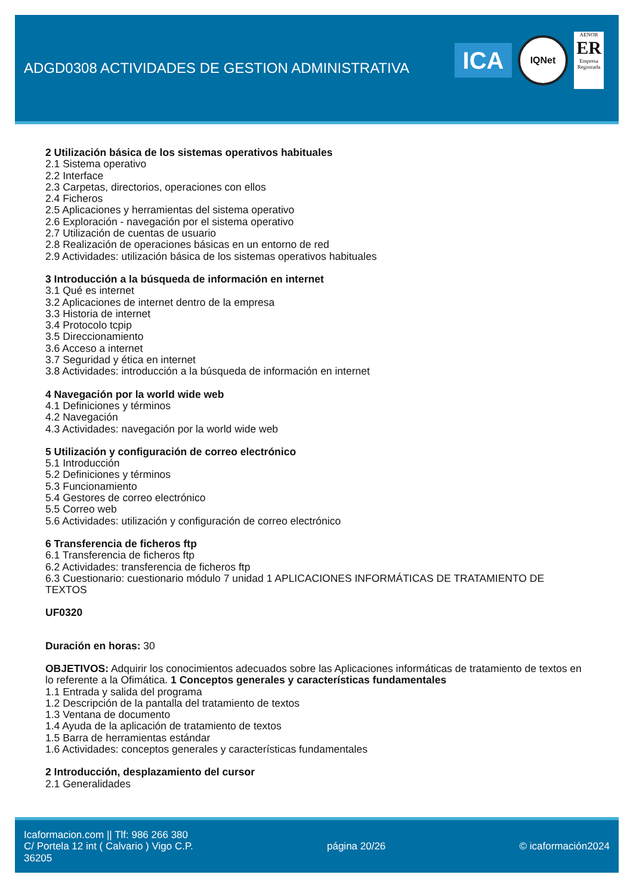ADGD0308 ACTIVIDADES DE GESTION ADMINISTRATIVA
ICA
IQNet
AENOR
ER
Empresa Registrada
2 Utilización básica de los sistemas operativos habituales
2.1 Sistema operativo
2.2 Interface
2.3 Carpetas, directorios, operaciones con ellos
2.4 Ficheros
2.5 Aplicaciones y herramientas del sistema operativo
2.6 Exploración - navegación por el sistema operativo
2.7 Utilización de cuentas de usuario
2.8 Realización de operaciones básicas en un entorno de red
2.9 Actividades: utilización básica de los sistemas operativos habituales
3 Introducción a la búsqueda de información en internet
3.1 Qué es internet
3.2 Aplicaciones de internet dentro de la empresa
3.3 Historia de internet
3.4 Protocolo tcpip
3.5 Direccionamiento
3.6 Acceso a internet
3.7 Seguridad y ética en internet
3.8 Actividades: introducción a la búsqueda de información en internet
4 Navegación por la world wide web
4.1 Definiciones y términos
4.2 Navegación
4.3 Actividades: navegación por la world wide web
5 Utilización y configuración de correo electrónico
5.1 Introducción
5.2 Definiciones y términos
5.3 Funcionamiento
5.4 Gestores de correo electrónico
5.5 Correo web
5.6 Actividades: utilización y configuración de correo electrónico
6 Transferencia de ficheros ftp
6.1 Transferencia de ficheros ftp
6.2 Actividades: transferencia de ficheros ftp
6.3 Cuestionario: cuestionario módulo 7 unidad 1 APLICACIONES INFORMÁTICAS DE TRATAMIENTO DE TEXTOS
UF0320
Duración en horas: 30
OBJETIVOS: Adquirir los conocimientos adecuados sobre las Aplicaciones informáticas de tratamiento de textos en lo referente a la Ofimática. 1 Conceptos generales y características fundamentales
1.1 Entrada y salida del programa
1.2 Descripción de la pantalla del tratamiento de textos
1.3 Ventana de documento
1.4 Ayuda de la aplicación de tratamiento de textos
1.5 Barra de herramientas estándar
1.6 Actividades: conceptos generales y características fundamentales
2 Introducción, desplazamiento del cursor
2.1 Generalidades
Icaformacion.com || Tlf: 986 266 380
C/ Portela 12 int ( Calvario ) Vigo C.P.
36205
página 20/26 © icaformación2024